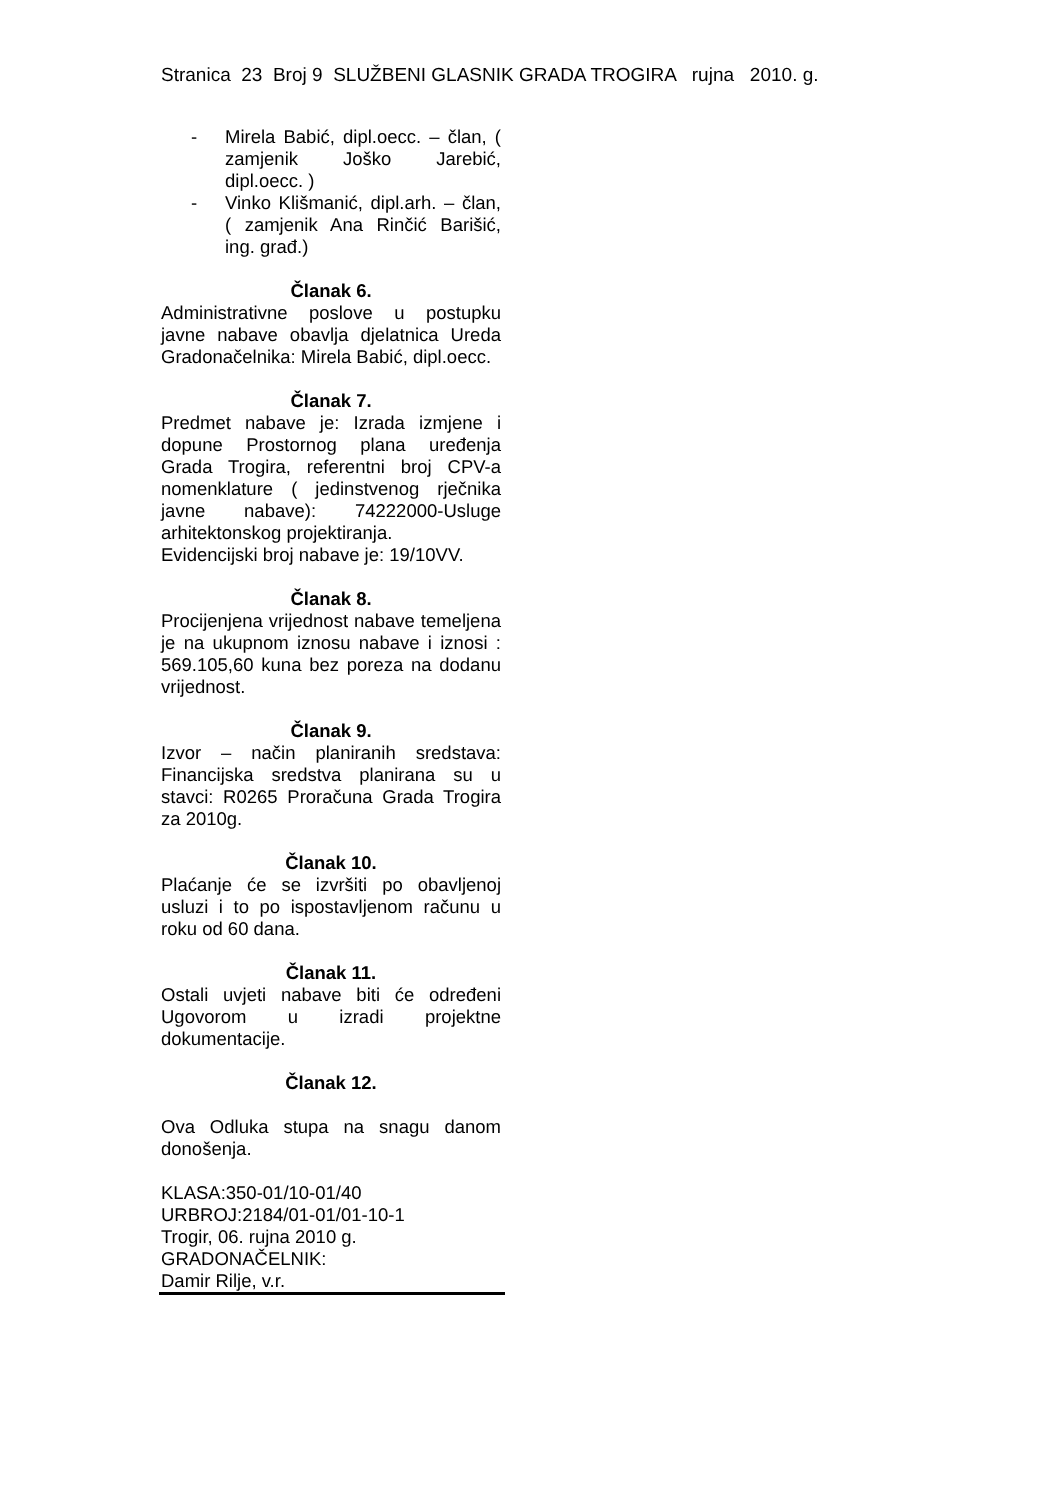Stranica 23 Broj 9 SLUŽBENI GLASNIK GRADA TROGIRA rujna 2010. g.
- Mirela Babić, dipl.oecc. – član, ( zamjenik Joško Jarebić, dipl.oecc. )
- Vinko Klišmanić, dipl.arh. – član, ( zamjenik Ana Rinčić Barišić, ing. građ.)
Članak 6.
Administrativne poslove u postupku javne nabave obavlja djelatnica Ureda Gradonačelnika: Mirela Babić, dipl.oecc.
Članak 7.
Predmet nabave je: Izrada izmjene i dopune Prostornog plana uređenja Grada Trogira, referentni broj CPV-a nomenklature ( jedinstvenog rječnika javne nabave): 74222000-Usluge arhitektonskog projektiranja.
Evidencijski broj nabave je: 19/10VV.
Članak 8.
Procijenjena vrijednost nabave temeljena je na ukupnom iznosu nabave i iznosi : 569.105,60 kuna bez poreza na dodanu vrijednost.
Članak 9.
Izvor – način planiranih sredstava: Financijska sredstva planirana su u stavci: R0265 Proračuna Grada Trogira za 2010g.
Članak 10.
Plaćanje će se izvršiti po obavljenoj usluzi i to po ispostavljenom računu u roku od 60 dana.
Članak 11.
Ostali uvjeti nabave biti će određeni Ugovorom u izradi projektne dokumentacije.
Članak 12.
Ova Odluka stupa na snagu danom donošenja.
KLASA:350-01/10-01/40
URBROJ:2184/01-01/01-10-1
Trogir, 06. rujna 2010 g.
GRADONAČELNIK:
Damir Rilje, v.r.